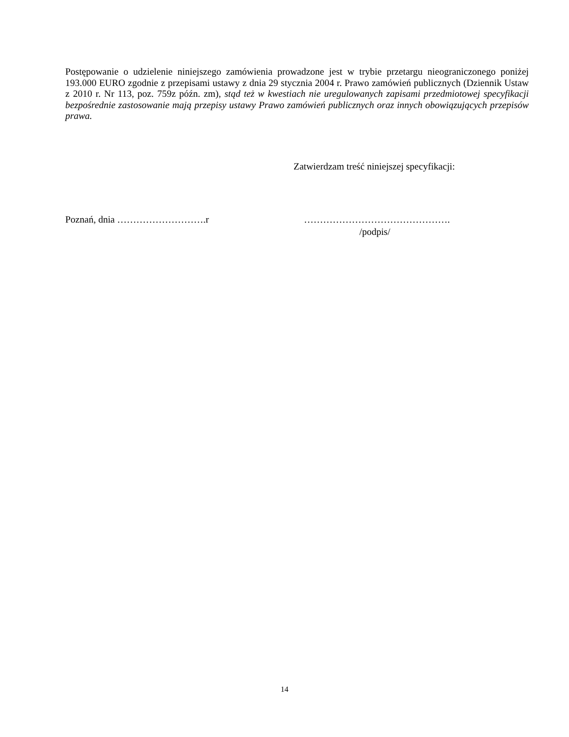Postępowanie o udzielenie niniejszego zamówienia prowadzone jest w trybie przetargu nieograniczonego poniżej 193.000 EURO zgodnie z przepisami ustawy z dnia 29 stycznia 2004 r. Prawo zamówień publicznych (Dziennik Ustaw z 2010 r. Nr 113, poz. 759z późn. zm), stąd też w kwestiach nie uregulowanych zapisami przedmiotowej specyfikacji bezpośrednie zastosowanie mają przepisy ustawy Prawo zamówień publicznych oraz innych obowiązujących przepisów prawa.
Zatwierdzam treść niniejszej specyfikacji:
Poznań, dnia ……………………….r ……………………………………….
/podpis/
14